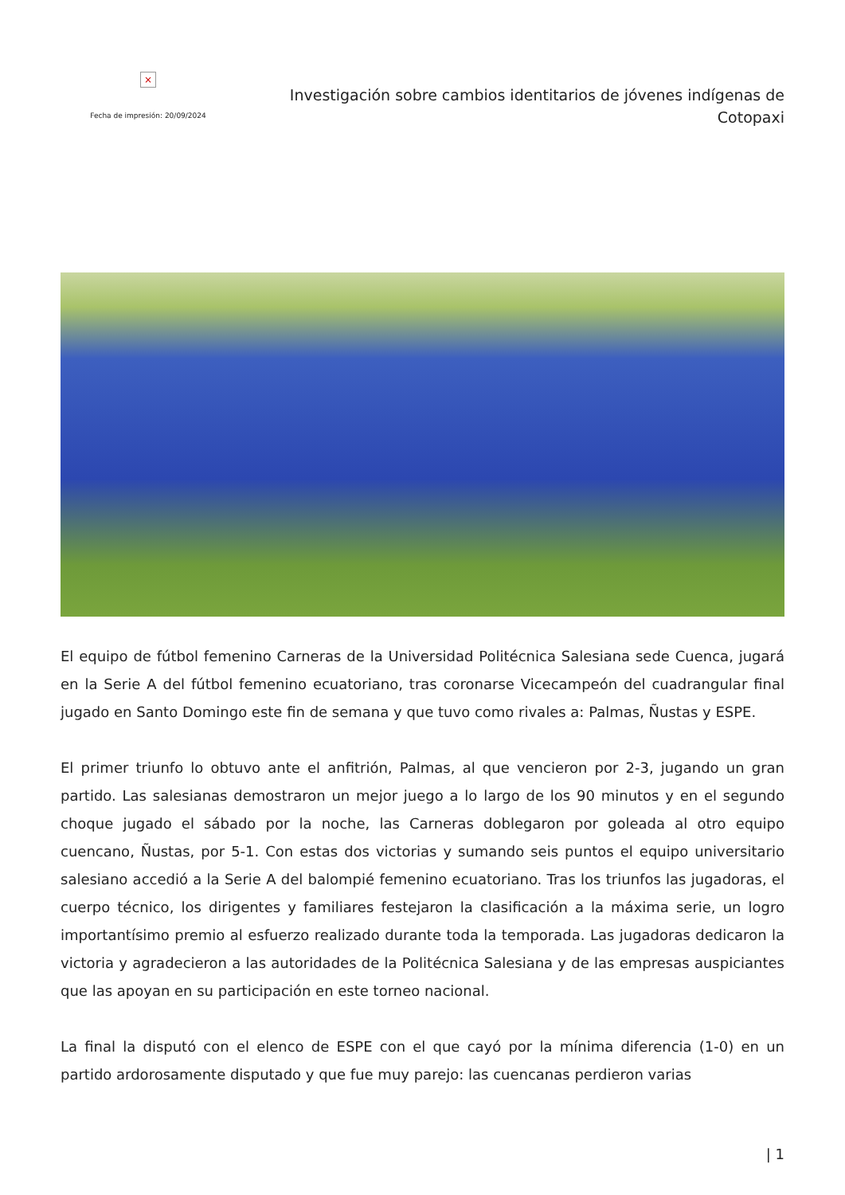×
Fecha de impresión: 20/09/2024
Investigación sobre cambios identitarios de jóvenes indígenas de Cotopaxi
El equipo de fútbol femenino Carneras de la Universidad Politécnica Salesiana sede Cuenca, jugará en la Serie A del fútbol femenino ecuatoriano, tras coronarse Vicecampeón del cuadrangular final jugado en Santo Domingo este fin de semana y que tuvo como rivales a: Palmas, Ñustas y ESPE.
El primer triunfo lo obtuvo ante el anfitrión, Palmas, al que vencieron por 2-3, jugando un gran partido. Las salesianas demostraron un mejor juego a lo largo de los 90 minutos y en el segundo choque jugado el sábado por la noche, las Carneras doblegaron por goleada al otro equipo cuencano, Ñustas, por 5-1. Con estas dos victorias y sumando seis puntos el equipo universitario salesiano accedió a la Serie A del balompié femenino ecuatoriano. Tras los triunfos las jugadoras, el cuerpo técnico, los dirigentes y familiares festejaron la clasificación a la máxima serie, un logro importantísimo premio al esfuerzo realizado durante toda la temporada. Las jugadoras dedicaron la victoria y agradecieron a las autoridades de la Politécnica Salesiana y de las empresas auspiciantes que las apoyan en su participación en este torneo nacional.
La final la disputó con el elenco de ESPE con el que cayó por la mínima diferencia (1-0) en un partido ardorosamente disputado y que fue muy parejo: las cuencanas perdieron varias
| 1